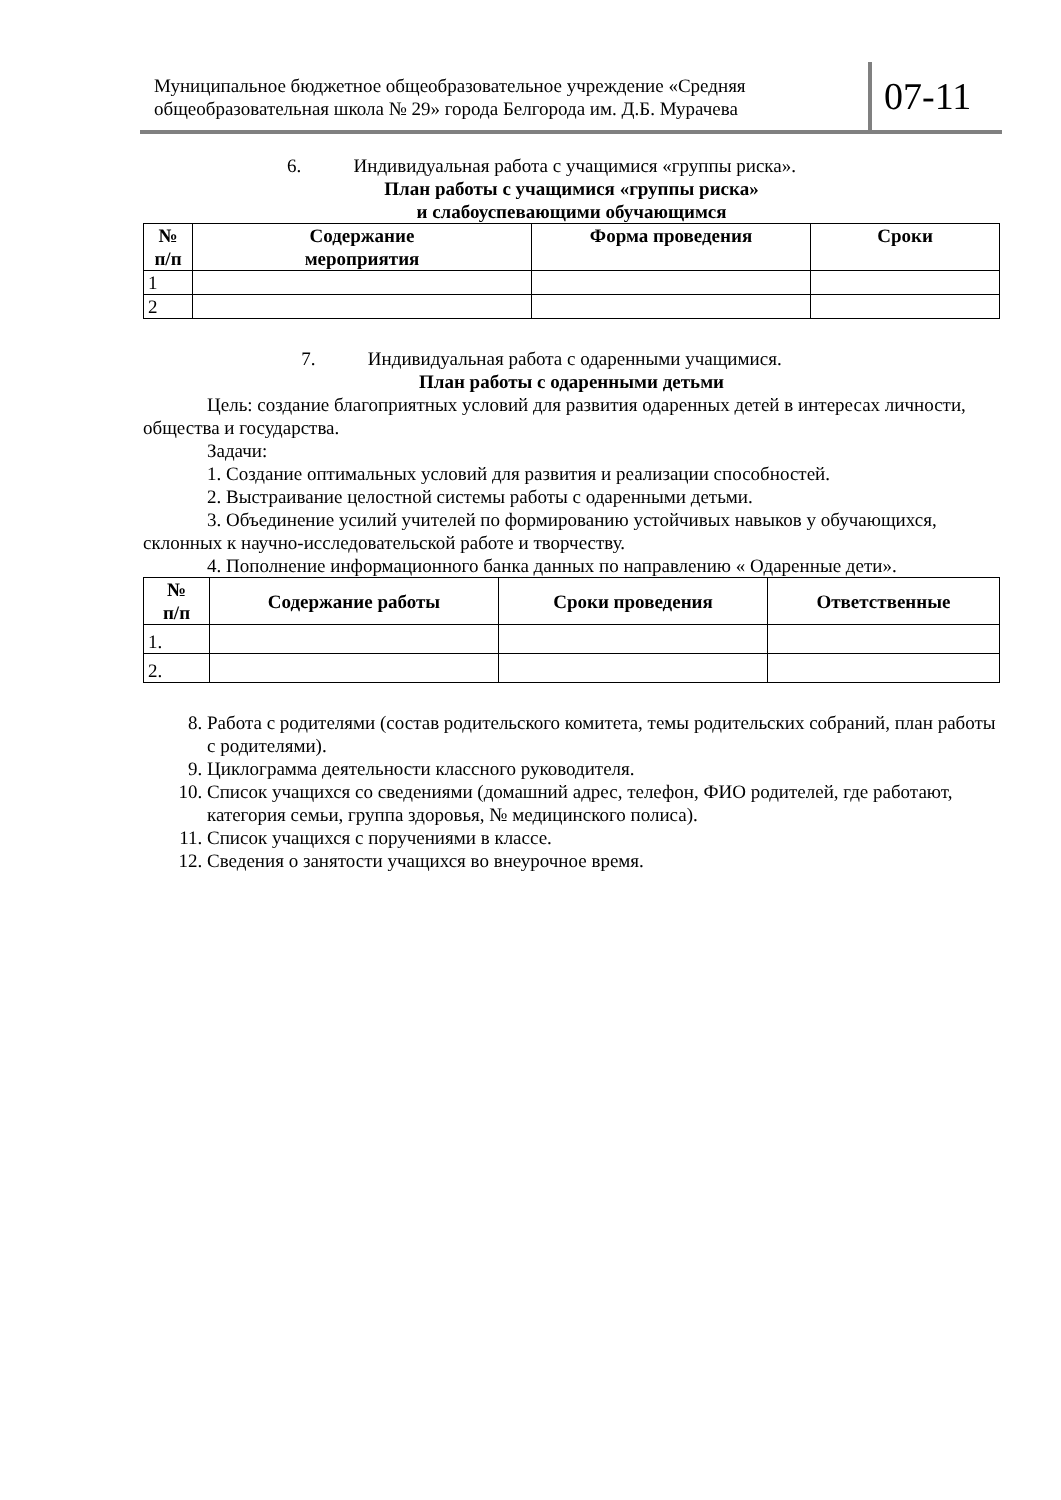Муниципальное бюджетное общеобразовательное учреждение «Средняя общеобразовательная школа № 29» города Белгорода им. Д.Б. Мурачева
07-11
6. Индивидуальная работа с учащимися «группы риска».
План работы с учащимися «группы риска»
и слабоуспевающими обучающимся
| № п/п | Содержание мероприятия | Форма проведения | Сроки |
| --- | --- | --- | --- |
| 1 | | | |
| 2 | | | |
7. Индивидуальная работа с одаренными учащимися.
План работы с одаренными детьми
Цель: создание благоприятных условий для развития одаренных детей в интересах личности, общества и государства.
Задачи:
1. Создание оптимальных условий для развития и реализации способностей.
2. Выстраивание целостной системы работы с одаренными детьми.
3. Объединение усилий учителей по формированию устойчивых навыков у обучающихся, склонных к научно-исследовательской работе и творчеству.
4. Пополнение информационного банка данных по направлению « Одаренные дети».
| № п/п | Содержание работы | Сроки проведения | Ответственные |
| --- | --- | --- | --- |
| 1. | | | |
| 2. | | | |
8. Работа с родителями (состав родительского комитета, темы родительских собраний, план работы с родителями).
9. Циклограмма деятельности классного руководителя.
10. Список учащихся со сведениями (домашний адрес, телефон, ФИО родителей, где работают, категория семьи, группа здоровья, № медицинского полиса).
11. Список учащихся с поручениями в классе.
12. Сведения о занятости учащихся во внеурочное время.